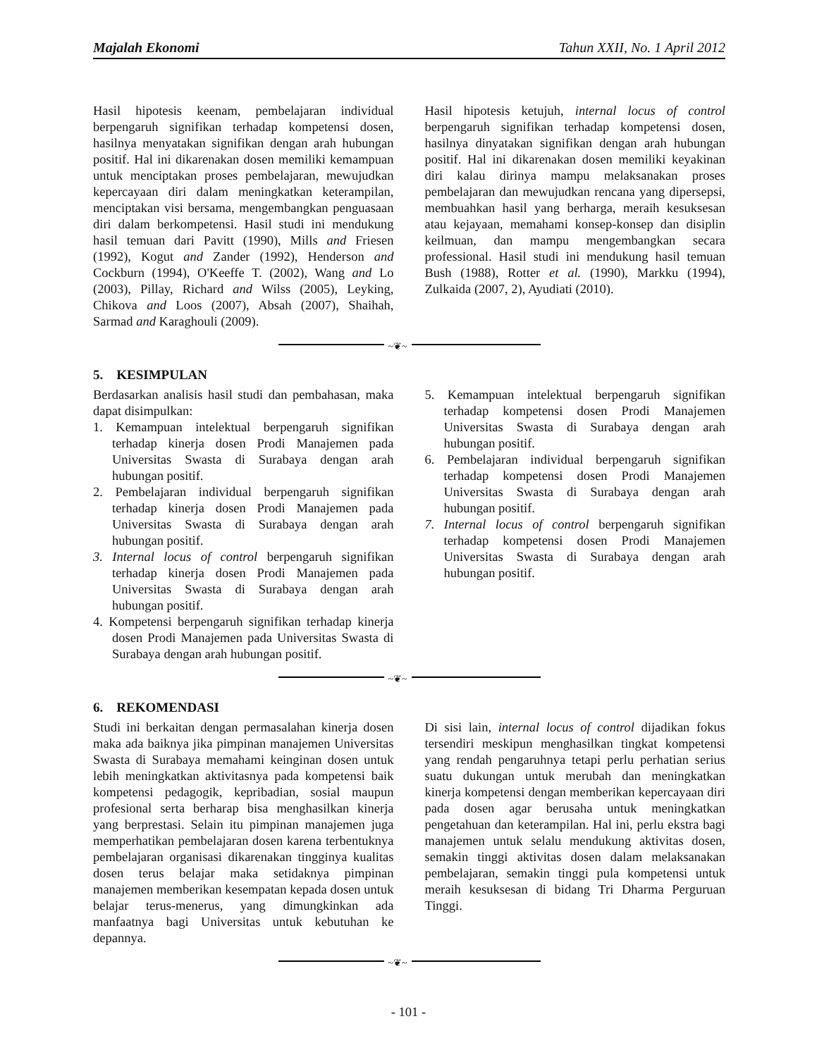Majalah Ekonomi Tahun XXII, No. 1 April 2012
Hasil hipotesis keenam, pembelajaran individual berpengaruh signifikan terhadap kompetensi dosen, hasilnya menyatakan signifikan dengan arah hubungan positif. Hal ini dikarenakan dosen memiliki kemampuan untuk menciptakan proses pembelajaran, mewujudkan kepercayaan diri dalam meningkatkan keterampilan, menciptakan visi bersama, mengembangkan penguasaan diri dalam berkompetensi. Hasil studi ini mendukung hasil temuan dari Pavitt (1990), Mills and Friesen (1992), Kogut and Zander (1992), Henderson and Cockburn (1994), O'Keeffe T. (2002), Wang and Lo (2003), Pillay, Richard and Wilss (2005), Leyking, Chikova and Loos (2007), Absah (2007), Shaihah, Sarmad and Karaghouli (2009).
Hasil hipotesis ketujuh, internal locus of control berpengaruh signifikan terhadap kompetensi dosen, hasilnya dinyatakan signifikan dengan arah hubungan positif. Hal ini dikarenakan dosen memiliki keyakinan diri kalau dirinya mampu melaksanakan proses pembelajaran dan mewujudkan rencana yang dipersepsi, membuahkan hasil yang berharga, meraih kesuksesan atau kejayaan, memahami konsep-konsep dan disiplin keilmuan, dan mampu mengembangkan secara professional. Hasil studi ini mendukung hasil temuan Bush (1988), Rotter et al. (1990), Markku (1994), Zulkaida (2007, 2), Ayudiati (2010).
~❦~
5. KESIMPULAN
Berdasarkan analisis hasil studi dan pembahasan, maka dapat disimpulkan:
1. Kemampuan intelektual berpengaruh signifikan terhadap kinerja dosen Prodi Manajemen pada Universitas Swasta di Surabaya dengan arah hubungan positif.
2. Pembelajaran individual berpengaruh signifikan terhadap kinerja dosen Prodi Manajemen pada Universitas Swasta di Surabaya dengan arah hubungan positif.
3. Internal locus of control berpengaruh signifikan terhadap kinerja dosen Prodi Manajemen pada Universitas Swasta di Surabaya dengan arah hubungan positif.
4. Kompetensi berpengaruh signifikan terhadap kinerja dosen Prodi Manajemen pada Universitas Swasta di Surabaya dengan arah hubungan positif.
5. Kemampuan intelektual berpengaruh signifikan terhadap kompetensi dosen Prodi Manajemen Universitas Swasta di Surabaya dengan arah hubungan positif.
6. Pembelajaran individual berpengaruh signifikan terhadap kompetensi dosen Prodi Manajemen Universitas Swasta di Surabaya dengan arah hubungan positif.
7. Internal locus of control berpengaruh signifikan terhadap kompetensi dosen Prodi Manajemen Universitas Swasta di Surabaya dengan arah hubungan positif.
~❦~
6. REKOMENDASI
Studi ini berkaitan dengan permasalahan kinerja dosen maka ada baiknya jika pimpinan manajemen Universitas Swasta di Surabaya memahami keinginan dosen untuk lebih meningkatkan aktivitasnya pada kompetensi baik kompetensi pedagogik, kepribadian, sosial maupun profesional serta berharap bisa menghasilkan kinerja yang berprestasi. Selain itu pimpinan manajemen juga memperhatikan pembelajaran dosen karena terbentuknya pembelajaran organisasi dikarenakan tingginya kualitas dosen terus belajar maka setidaknya pimpinan manajemen memberikan kesempatan kepada dosen untuk belajar terus-menerus, yang dimungkinkan ada manfaatnya bagi Universitas untuk kebutuhan ke depannya.
Di sisi lain, internal locus of control dijadikan fokus tersendiri meskipun menghasilkan tingkat kompetensi yang rendah pengaruhnya tetapi perlu perhatian serius suatu dukungan untuk merubah dan meningkatkan kinerja kompetensi dengan memberikan kepercayaan diri pada dosen agar berusaha untuk meningkatkan pengetahuan dan keterampilan. Hal ini, perlu ekstra bagi manajemen untuk selalu mendukung aktivitas dosen, semakin tinggi aktivitas dosen dalam melaksanakan pembelajaran, semakin tinggi pula kompetensi untuk meraih kesuksesan di bidang Tri Dharma Perguruan Tinggi.
~❦~
- 101 -